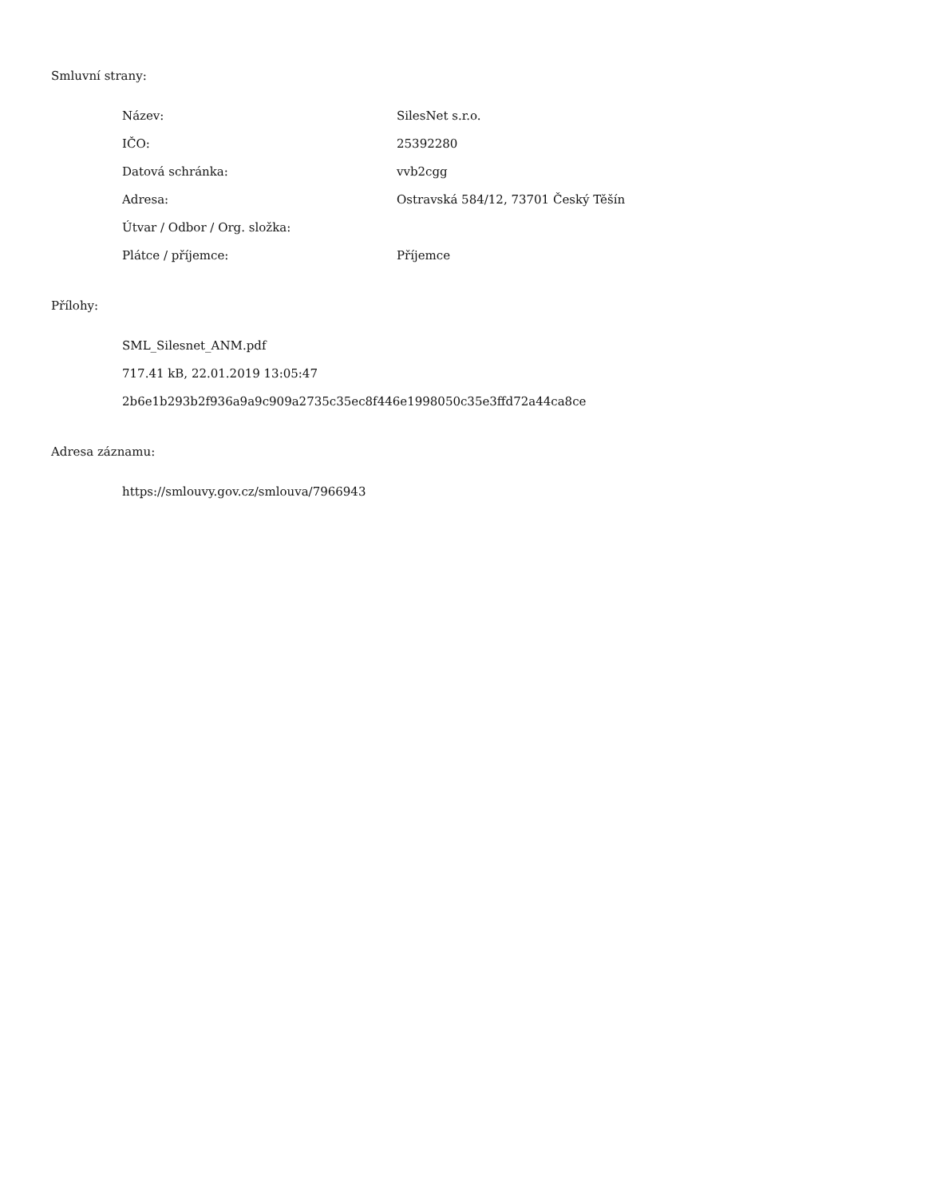Smluvní strany:
Název: SilesNet s.r.o.
IČO: 25392280
Datová schránka: vvb2cgg
Adresa: Ostravská 584/12, 73701 Český Těšín
Útvar / Odbor / Org. složka:
Plátce / příjemce: Příjemce
Přílohy:
SML_Silesnet_ANM.pdf
717.41 kB, 22.01.2019 13:05:47
2b6e1b293b2f936a9a9c909a2735c35ec8f446e1998050c35e3ffd72a44ca8ce
Adresa záznamu:
https://smlouvy.gov.cz/smlouva/7966943